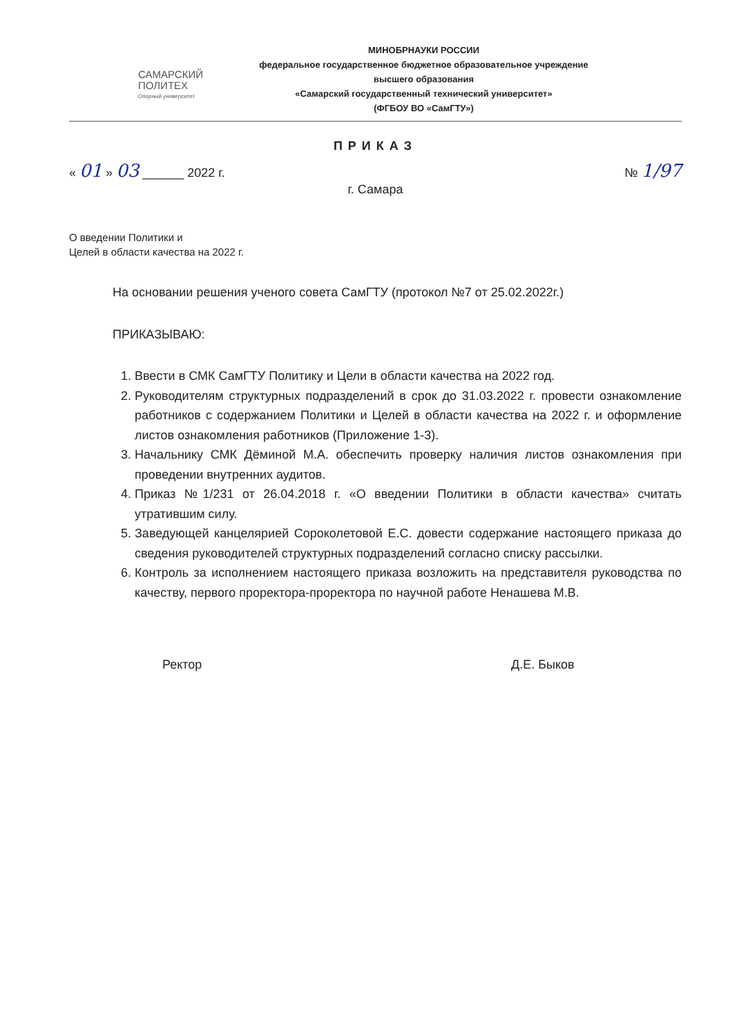САМАРСКИЙ
ПОЛИТЕХ
Опорный университет
МИНОБРНАУКИ РОССИИ
федеральное государственное бюджетное образовательное учреждение
высшего образования
«Самарский государственный технический университет»
(ФГБОУ ВО «СамГТУ»)
ПРИКАЗ
« 01 » 03 ______ 2022 г. № 1/97
г. Самара
О введении Политики и
Целей в области качества на 2022 г.
На основании решения ученого совета СамГТУ (протокол №7 от 25.02.2022г.)
ПРИКАЗЫВАЮ:
1. Ввести в СМК СамГТУ Политику и Цели в области качества на 2022 год.
2. Руководителям структурных подразделений в срок до 31.03.2022 г. провести ознакомление работников с содержанием Политики и Целей в области качества на 2022 г. и оформление листов ознакомления работников (Приложение 1-3).
3. Начальнику СМК Дёминой М.А. обеспечить проверку наличия листов ознакомления при проведении внутренних аудитов.
4. Приказ №1/231 от 26.04.2018 г. «О введении Политики в области качества» считать утратившим силу.
5. Заведующей канцелярией Сороколетовой Е.С. довести содержание настоящего приказа до сведения руководителей структурных подразделений согласно списку рассылки.
6. Контроль за исполнением настоящего приказа возложить на представителя руководства по качеству, первого проректора-проректора по научной работе Ненашева М.В.
Ректор Д.Е. Быков